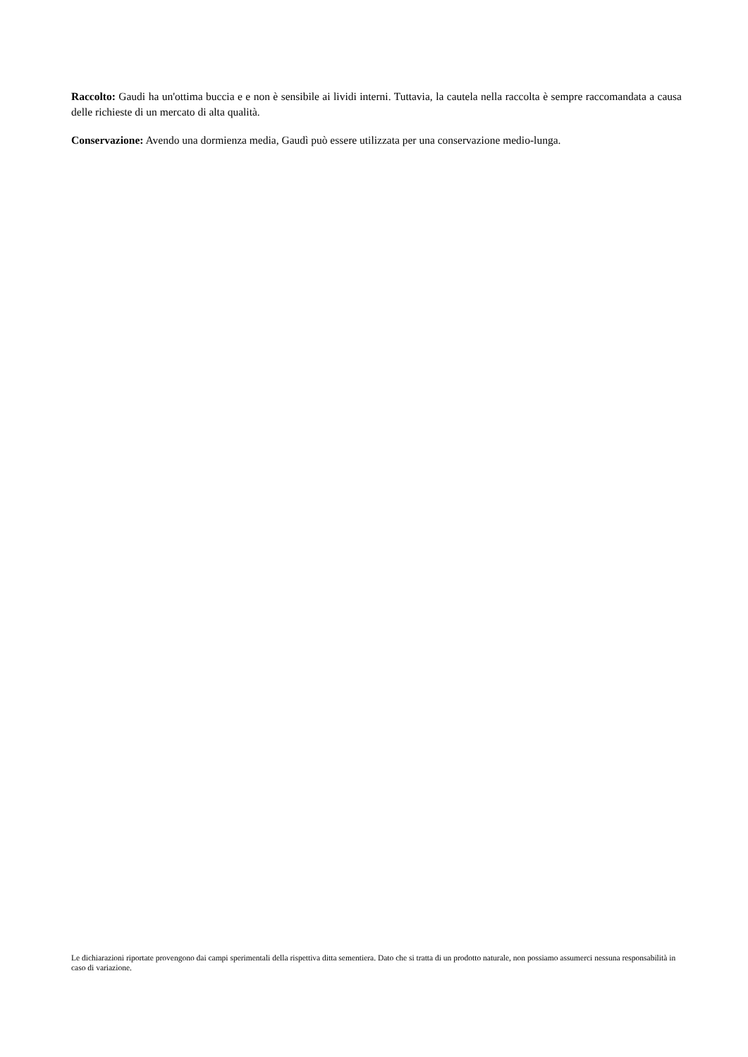Raccolto: Gaudi ha un'ottima buccia e e non è sensibile ai lividi interni. Tuttavia, la cautela nella raccolta è sempre raccomandata a causa delle richieste di un mercato di alta qualità.
Conservazione: Avendo una dormienza media, Gaudì può essere utilizzata per una conservazione medio-lunga.
Le dichiarazioni riportate provengono dai campi sperimentali della rispettiva ditta sementiera. Dato che si tratta di un prodotto naturale, non possiamo assumerci nessuna responsabilità in caso di variazione.